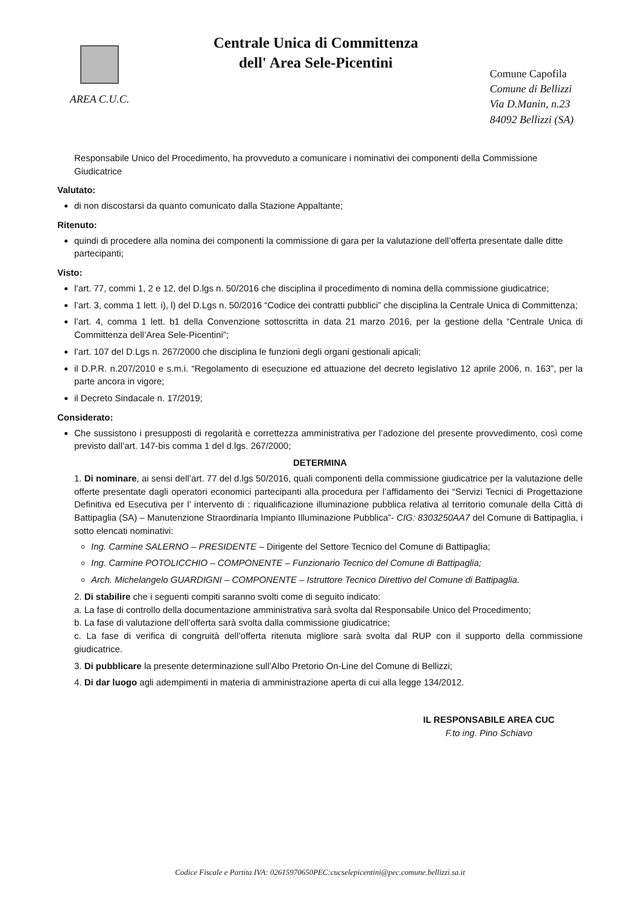AREA C.U.C.
Centrale Unica di Committenza
dell' Area Sele-Picentini
Comune Capofila
Comune di Bellizzi
Via D.Manin, n.23
84092 Bellizzi (SA)
Responsabile Unico del Procedimento, ha provveduto a comunicare i nominativi dei componenti della Commissione Giudicatrice
Valutato:
di non discostarsi da quanto comunicato dalla Stazione Appaltante;
Ritenuto:
quindi di procedere alla nomina dei componenti la commissione di gara per la valutazione dell’offerta presentate dalle ditte partecipanti;
Visto:
l’art. 77, commi 1, 2 e 12, del D.lgs n. 50/2016 che disciplina il procedimento di nomina della commissione giudicatrice;
l’art. 3, comma 1 lett. i), l) del D.Lgs n. 50/2016 “Codice dei contratti pubblici” che disciplina la Centrale Unica di Committenza;
l’art. 4, comma 1 lett. b1 della Convenzione sottoscritta in data 21 marzo 2016, per la gestione della “Centrale Unica di Committenza dell’Area Sele-Picentini”;
l’art. 107 del D.Lgs n. 267/2000 che disciplina le funzioni degli organi gestionali apicali;
il D.P.R. n.207/2010 e s.m.i. “Regolamento di esecuzione ed attuazione del decreto legislativo 12 aprile 2006, n. 163”, per la parte ancora in vigore;
il Decreto Sindacale n. 17/2019;
Considerato:
Che sussistono i presupposti di regolarità e correttezza amministrativa per l’adozione del presente provvedimento, così come previsto dall’art. 147-bis comma 1 del d.lgs. 267/2000;
DETERMINA
1. Di nominare, ai sensi dell’art. 77 del d.lgs 50/2016, quali componenti della commissione giudicatrice per la valutazione delle offerte presentate dagli operatori economici partecipanti alla procedura per l’affidamento dei “Servizi Tecnici di Progettazione Definitiva ed Esecutiva per l’ intervento di : riqualificazione illuminazione pubblica relativa al territorio comunale della Città di Battipaglia (SA) – Manutenzione Straordinaria Impianto Illuminazione Pubblica”- CIG: 8303250AA7 del Comune di Battipaglia, i sotto elencati nominativi:
Ing. Carmine SALERNO – PRESIDENTE – Dirigente del Settore Tecnico del Comune di Battipaglia;
Ing. Carmine POTOLICCHIO – COMPONENTE – Funzionario Tecnico del Comune di Battipaglia;
Arch. Michelangelo GUARDIGNI – COMPONENTE – Istruttore Tecnico Direttivo del Comune di Battipaglia.
2. Di stabilire che i seguenti compiti saranno svolti come di seguito indicato:
a. La fase di controllo della documentazione amministrativa sarà svolta dal Responsabile Unico del Procedimento;
b. La fase di valutazione dell’offerta sarà svolta dalla commissione giudicatrice;
c. La fase di verifica di congruità dell’offerta ritenuta migliore sarà svolta dal RUP con il supporto della commissione giudicatrice.
3. Di pubblicare la presente determinazione sull’Albo Pretorio On-Line del Comune di Bellizzi;
4. Di dar luogo agli adempimenti in materia di amministrazione aperta di cui alla legge 134/2012.
IL RESPONSABILE AREA CUC
F.to ing. Pino Schiavo
Codice Fiscale e Partita IVA: 02615970650PEC:cucselepicentini@pec.comune.bellizzi.sa.it